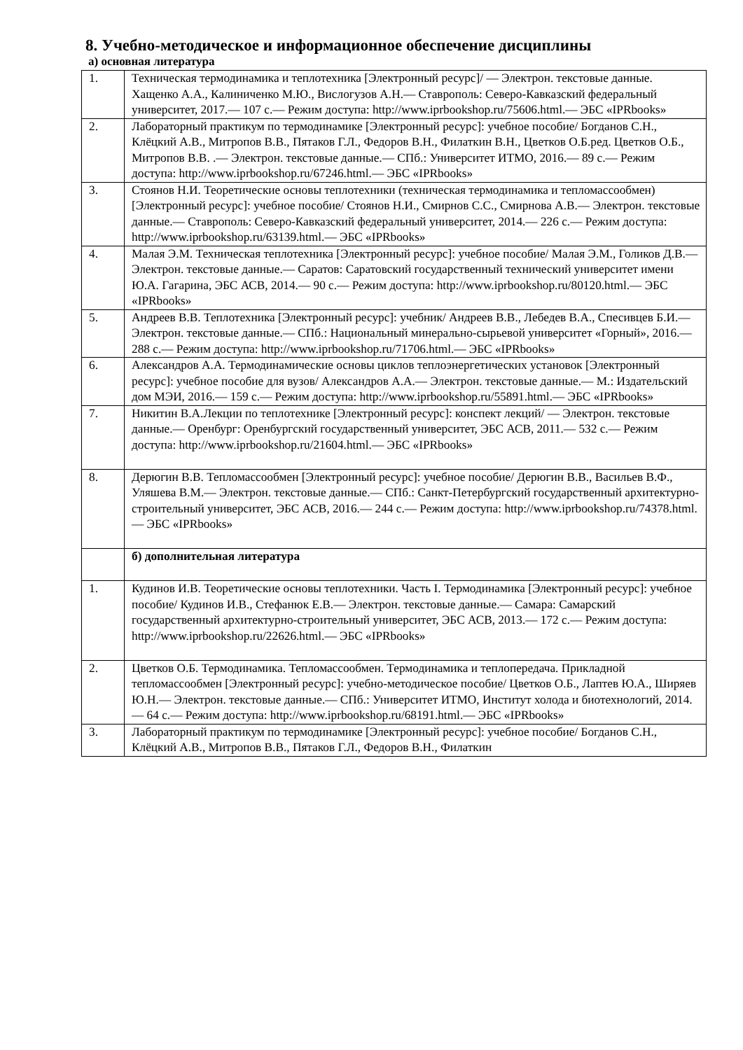8. Учебно-методическое и информационное обеспечение дисциплины
а) основная литература
| 1. | Техническая термодинамика и теплотехника [Электронный ресурс]/ — Электрон. текстовые данные. Хащенко А.А., Калиниченко М.Ю., Вислогузов А.Н.— Ставрополь: Северо-Кавказский федеральный университет, 2017.— 107 c.— Режим доступа: http://www.iprbookshop.ru/75606.html.— ЭБС «IPRbooks» |
| 2. | Лабораторный практикум по термодинамике [Электронный ресурс]: учебное пособие/ Богданов С.Н., Клёцкий А.В., Митропов В.В., Пятаков Г.Л., Федоров В.Н., Филаткин В.Н., Цветков О.Б.ред. Цветков О.Б., Митропов В.В. .— Электрон. текстовые данные.— СПб.: Университет ИТМО, 2016.— 89 c.— Режим доступа: http://www.iprbookshop.ru/67246.html.— ЭБС «IPRbooks» |
| 3. | Стоянов Н.И. Теоретические основы теплотехники (техническая термодинамика и тепломассообмен) [Электронный ресурс]: учебное пособие/ Стоянов Н.И., Смирнов С.С., Смирнова А.В.— Электрон. текстовые данные.— Ставрополь: Северо-Кавказский федеральный университет, 2014.— 226 c.— Режим доступа: http://www.iprbookshop.ru/63139.html.— ЭБС «IPRbooks» |
| 4. | Малая Э.М. Техническая теплотехника [Электронный ресурс]: учебное пособие/ Малая Э.М., Голиков Д.В.— Электрон. текстовые данные.— Саратов: Саратовский государственный технический университет имени Ю.А. Гагарина, ЭБС АСВ, 2014.— 90 c.— Режим доступа: http://www.iprbookshop.ru/80120.html.— ЭБС «IPRbooks» |
| 5. | Андреев В.В. Теплотехника [Электронный ресурс]: учебник/ Андреев В.В., Лебедев В.А., Спесивцев Б.И.— Электрон. текстовые данные.— СПб.: Национальный минерально-сырьевой университет «Горный», 2016.— 288 c.— Режим доступа: http://www.iprbookshop.ru/71706.html.— ЭБС «IPRbooks» |
| 6. | Александров А.А. Термодинамические основы циклов теплоэнергетических установок [Электронный ресурс]: учебное пособие для вузов/ Александров А.А.— Электрон. текстовые данные.— М.: Издательский дом МЭИ, 2016.— 159 c.— Режим доступа: http://www.iprbookshop.ru/55891.html.— ЭБС «IPRbooks» |
| 7. | Никитин В.А.Лекции по теплотехнике [Электронный ресурс]: конспект лекций/ — Электрон. текстовые данные.— Оренбург: Оренбургский государственный университет, ЭБС АСВ, 2011.— 532 c.— Режим доступа: http://www.iprbookshop.ru/21604.html.— ЭБС «IPRbooks» |
| 8. | Дерюгин В.В. Тепломассообмен [Электронный ресурс]: учебное пособие/ Дерюгин В.В., Васильев В.Ф., Уляшева В.М.— Электрон. текстовые данные.— СПб.: Санкт-Петербургский государственный архитектурно-строительный университет, ЭБС АСВ, 2016.— 244 c.— Режим доступа: http://www.iprbookshop.ru/74378.html.— ЭБС «IPRbooks» |
| | б) дополнительная литература |
| 1. | Кудинов И.В. Теоретические основы теплотехники. Часть I. Термодинамика [Электронный ресурс]: учебное пособие/ Кудинов И.В., Стефанюк Е.В.— Электрон. текстовые данные.— Самара: Самарский государственный архитектурно-строительный университет, ЭБС АСВ, 2013.— 172 c.— Режим доступа: http://www.iprbookshop.ru/22626.html.— ЭБС «IPRbooks» |
| 2. | Цветков О.Б. Термодинамика. Тепломассообмен. Термодинамика и теплопередача. Прикладной тепломассообмен [Электронный ресурс]: учебно-методическое пособие/ Цветков О.Б., Лаптев Ю.А., Ширяев Ю.Н.— Электрон. текстовые данные.— СПб.: Университет ИТМО, Институт холода и биотехнологий, 2014.— 64 c.— Режим доступа: http://www.iprbookshop.ru/68191.html.— ЭБС «IPRbooks» |
| 3. | Лабораторный практикум по термодинамике [Электронный ресурс]: учебное пособие/ Богданов С.Н., Клёцкий А.В., Митропов В.В., Пятаков Г.Л., Федоров В.Н., Филаткин |